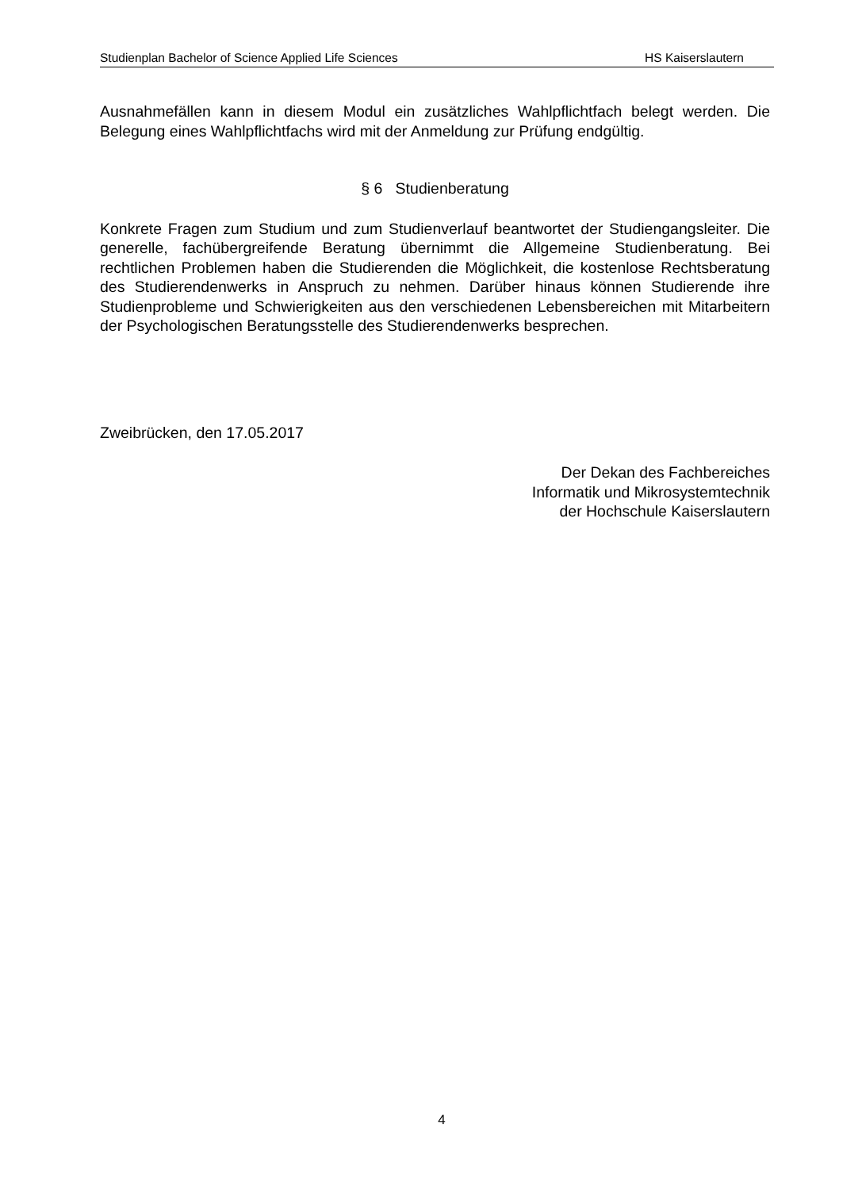Studienplan Bachelor of Science Applied Life Sciences HS Kaiserslautern
Ausnahmefällen kann in diesem Modul ein zusätzliches Wahlpflichtfach belegt werden. Die Belegung eines Wahlpflichtfachs wird mit der Anmeldung zur Prüfung endgültig.
§ 6 Studienberatung
Konkrete Fragen zum Studium und zum Studienverlauf beantwortet der Studiengangsleiter. Die generelle, fachübergreifende Beratung übernimmt die Allgemeine Studienberatung. Bei rechtlichen Problemen haben die Studierenden die Möglichkeit, die kostenlose Rechtsberatung des Studierendenwerks in Anspruch zu nehmen. Darüber hinaus können Studierende ihre Studienprobleme und Schwierigkeiten aus den verschiedenen Lebensbereichen mit Mitarbeitern der Psychologischen Beratungsstelle des Studierendenwerks besprechen.
Zweibrücken, den 17.05.2017
Der Dekan des Fachbereiches
Informatik und Mikrosystemtechnik
der Hochschule Kaiserslautern
4